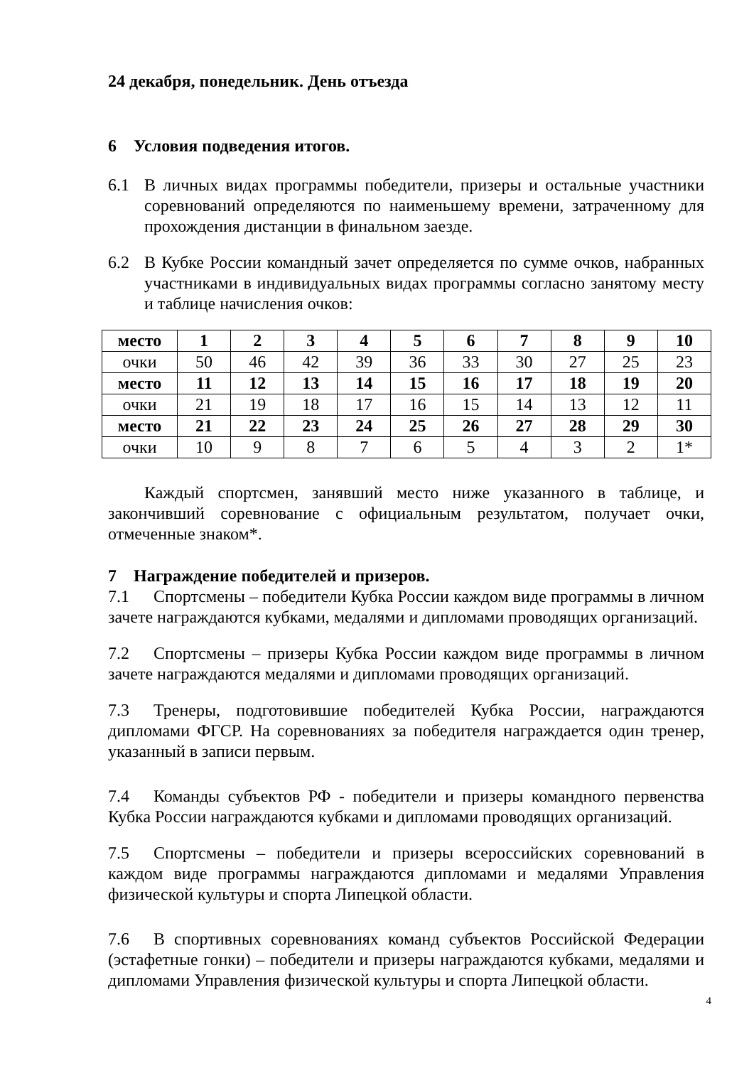24 декабря, понедельник. День отъезда
6 Условия подведения итогов.
6.1 В личных видах программы победители, призеры и остальные участники соревнований определяются по наименьшему времени, затраченному для прохождения дистанции в финальном заезде.
6.2 В Кубке России командный зачет определяется по сумме очков, набранных участниками в индивидуальных видах программы согласно занятому месту и таблице начисления очков:
| место | 1 | 2 | 3 | 4 | 5 | 6 | 7 | 8 | 9 | 10 |
| очки | 50 | 46 | 42 | 39 | 36 | 33 | 30 | 27 | 25 | 23 |
| место | 11 | 12 | 13 | 14 | 15 | 16 | 17 | 18 | 19 | 20 |
| очки | 21 | 19 | 18 | 17 | 16 | 15 | 14 | 13 | 12 | 11 |
| место | 21 | 22 | 23 | 24 | 25 | 26 | 27 | 28 | 29 | 30 |
| очки | 10 | 9 | 8 | 7 | 6 | 5 | 4 | 3 | 2 | 1* |
Каждый спортсмен, занявший место ниже указанного в таблице, и закончивший соревнование с официальным результатом, получает очки, отмеченные знаком*.
7 Награждение победителей и призеров.
7.1 Спортсмены – победители Кубка России каждом виде программы в личном зачете награждаются кубками, медалями и дипломами проводящих организаций.
7.2 Спортсмены – призеры Кубка России каждом виде программы в личном зачете награждаются медалями и дипломами проводящих организаций.
7.3 Тренеры, подготовившие победителей Кубка России, награждаются дипломами ФГСР. На соревнованиях за победителя награждается один тренер, указанный в записи первым.
7.4 Команды субъектов РФ - победители и призеры командного первенства Кубка России награждаются кубками и дипломами проводящих организаций.
7.5 Спортсмены – победители и призеры всероссийских соревнований в каждом виде программы награждаются дипломами и медалями Управления физической культуры и спорта Липецкой области.
7.6 В спортивных соревнованиях команд субъектов Российской Федерации (эстафетные гонки) – победители и призеры награждаются кубками, медалями и дипломами Управления физической культуры и спорта Липецкой области.
4